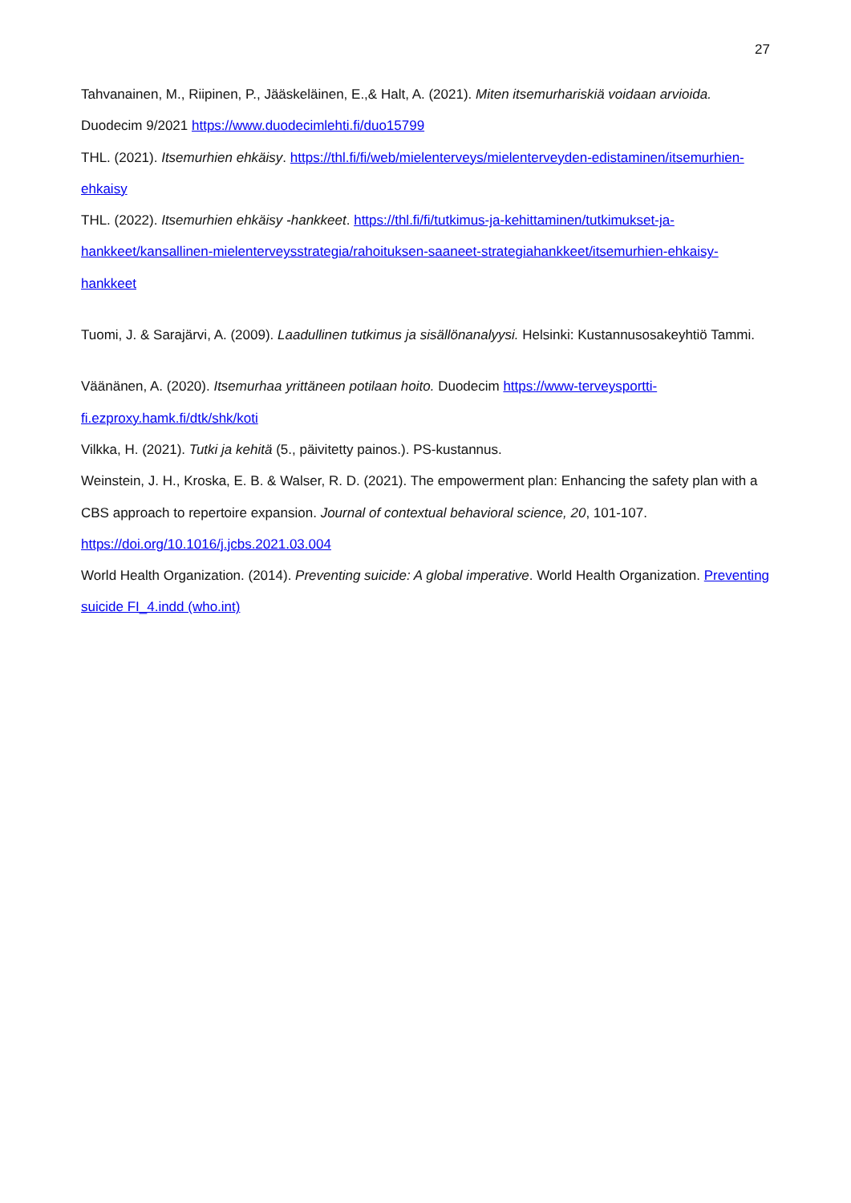27
Tahvanainen, M., Riipinen, P., Jääskeläinen, E.,& Halt, A. (2021). Miten itsemurhariskiä voidaan arvioida. Duodecim 9/2021 https://www.duodecimlehti.fi/duo15799
THL. (2021). Itsemurhien ehkäisy. https://thl.fi/fi/web/mielenterveys/mielenterveyden-edistaminen/itsemurhien-ehkaisy
THL. (2022). Itsemurhien ehkäisy -hankkeet. https://thl.fi/fi/tutkimus-ja-kehittaminen/tutkimukset-ja-hankkeet/kansallinen-mielenterveysstrategia/rahoituksen-saaneet-strategiahankkeet/itsemurhien-ehkaisy-hankkeet
Tuomi, J. & Sarajärvi, A. (2009). Laadullinen tutkimus ja sisällönanalyysi. Helsinki: Kustannusosakeyhtiö Tammi.
Väänänen, A. (2020). Itsemurhaa yrittäneen potilaan hoito. Duodecim https://www-terveysportti-fi.ezproxy.hamk.fi/dtk/shk/koti
Vilkka, H. (2021). Tutki ja kehitä (5., päivitetty painos.). PS-kustannus.
Weinstein, J. H., Kroska, E. B. & Walser, R. D. (2021). The empowerment plan: Enhancing the safety plan with a CBS approach to repertoire expansion. Journal of contextual behavioral science, 20, 101-107. https://doi.org/10.1016/j.jcbs.2021.03.004
World Health Organization. (2014). Preventing suicide: A global imperative. World Health Organization. Preventing suicide FI_4.indd (who.int)